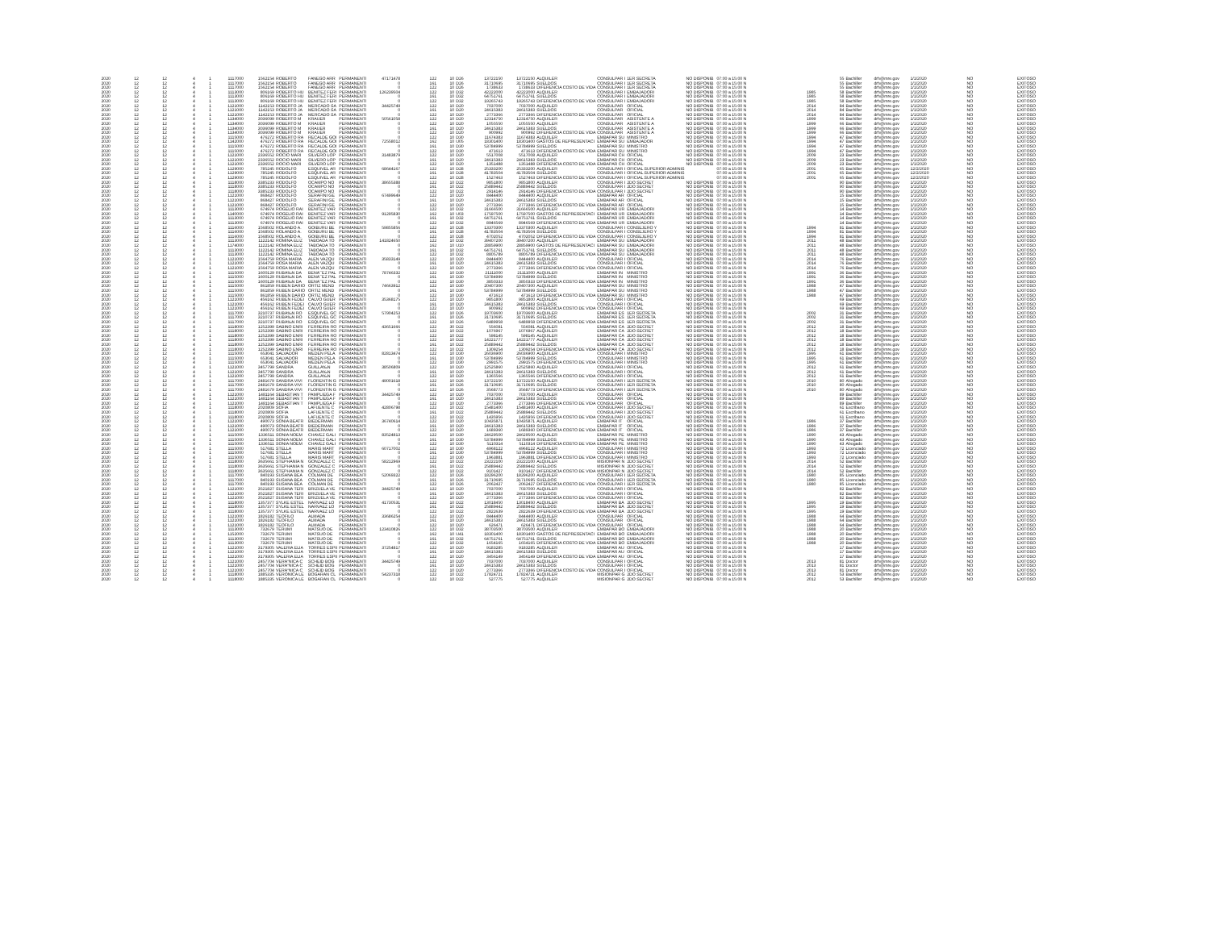| 2020 | 12 | 12 | 4 | 1 | 1117000 | 1562154 | ROBERTO | FANEGO ARR | PERMANENTI | 47171478 | 122 | 10 | D26 | 13722150 | 13722150 | ALQUILER | CONSULPAR I | 1ER SECRETA | NO DISPONIB | 07:00 a 15:00 N | | 55 | Bachiller | drh@mre.gov | 1/1/2020 | NO | EXITOSO |
| 2020 | 12 | 12 | 4 | 1 | 1117000 | 1562154 | ROBERTO | FANEGO ARR | PERMANENTI | 0 | 161 | 10 | D26 | 31710695 | 31710695 | SUELDOS | CONSULPAR I | 1ER SECRETA | NO DISPONIB | 07:00 a 15:00 N | | 55 | Bachiller | drh@mre.gov | 1/1/2020 | NO | EXITOSO |
| 2020 | 12 | 12 | 4 | 1 | 1117000 | 1562154 | ROBERTO | FANEGO ARR | PERMANENTI | 0 | 122 | 10 | D26 | 1738633 | 1738633 | DIFERENCIA COSTO DE VIDA | CONSULPAR I | 1ER SECRETA | NO DISPONIB | 07:00 a 15:00 N | | 55 | Bachiller | drh@mre.gov | 1/1/2020 | NO | EXITOSO |
| 2020 | 12 | 12 | 4 | 1 | 1113000 | 806169 | ROBERTO HU | BENITEZ FERI | PERMANENTI | 126239504 | 122 | 10 | D32 | 42222000 | 42222000 | ALQUILER | CONSULPAR I | EMBAJADORI | NO DISPONIB | 07:00 a 15:00 N | 1985 | 58 | Bachiller | drh@mre.gov | 1/1/2020 | NO | EXITOSO |
| 2020 | 12 | 12 | 4 | 1 | 1113000 | 806169 | ROBERTO HU | BENITEZ FERI | PERMANENTI | 0 | 161 | 10 | D32 | 64751761 | 64751761 | SUELDOS | CONSULPAR I | EMBAJADORI | NO DISPONIB | 07:00 a 15:00 N | 1985 | 58 | Bachiller | drh@mre.gov | 1/1/2020 | NO | EXITOSO |
| 2020 | 12 | 12 | 4 | 1 | 1113000 | 806169 | ROBERTO HU | BENITEZ FERI | PERMANENTI | 0 | 122 | 10 | D32 | 19265743 | 19265743 | DIFERENCIA COSTO DE VIDA | CONSULPAR I | EMBAJADORI | NO DISPONIB | 07:00 a 15:00 N | 1985 | 58 | Bachiller | drh@mre.gov | 1/1/2020 | NO | EXITOSO |
| 2020 | 12 | 12 | 4 | 1 | 1121000 | 1142153 | ROBERTO JA | MERCADO SA | PERMANENTI | 34425749 | 122 | 10 | D20 | 7037000 | 7037000 | ALQUILER | CONSULPAR | OFICIAL | NO DISPONIB | 07:00 a 15:00 N | 2014 | 84 | Bachiller | drh@mre.gov | 1/1/2020 | NO | EXITOSO |
| 2020 | 12 | 12 | 4 | 1 | 1121000 | 1142153 | ROBERTO JA | MERCADO SA | PERMANENTI | 0 | 161 | 10 | D20 | 24615383 | 24615383 | SUELDOS | CONSULPAR | OFICIAL | NO DISPONIB | 07:00 a 15:00 N | 2014 | 84 | Bachiller | drh@mre.gov | 1/1/2020 | NO | EXITOSO |
| 2020 | 12 | 12 | 4 | 1 | 1121000 | 1142153 | ROBERTO JA | MERCADO SA | PERMANENTI | 0 | 122 | 10 | D20 | 2773366 | 2773366 | DIFERENCIA COSTO DE VIDA | CONSULPAR | OFICIAL | NO DISPONIB | 07:00 a 15:00 N | 2014 | 84 | Bachiller | drh@mre.gov | 1/1/2020 | NO | EXITOSO |
| 2020 | 12 | 12 | 4 | 1 | 1134000 | 3036099 | ROBERTO M | KRAUER | PERMANENTI | 50561058 | 122 | 10 | D20 | 12314750 | 12314750 | ALQUILER | CONSULPAR | ASISTENTE A | NO DISPONIB | 07:00 a 15:00 N | 1999 | 66 | Bachiller | drh@mre.gov | 1/1/2020 | NO | EXITOSO |
| 2020 | 12 | 12 | 4 | 1 | 1134000 | 3036099 | ROBERTO M | KRAUER | PERMANENTI | 0 | 122 | 10 | D20 | 1055550 | 1055550 | ALQUILER | CONSULPAR | ASISTENTE A | NO DISPONIB | 07:00 a 15:00 N | 1999 | 66 | Bachiller | drh@mre.gov | 1/1/2020 | NO | EXITOSO |
| 2020 | 12 | 12 | 4 | 1 | 1134000 | 3036099 | ROBERTO M | KRAUER | PERMANENTI | 0 | 161 | 10 | D20 | 24615383 | 24615383 | SUELDOS | CONSULPAR | ASISTENTE A | NO DISPONIB | 07:00 a 15:00 N | 1999 | 66 | Bachiller | drh@mre.gov | 1/1/2020 | NO | EXITOSO |
| 2020 | 12 | 12 | 4 | 1 | 1134000 | 3036099 | ROBERTO M | KRAUER | PERMANENTI | 0 | 122 | 10 | D20 | 900992 | 900992 | DIFERENCIA COSTO DE VIDA | CONSULPAR | ASISTENTE A | NO DISPONIB | 07:00 a 15:00 N | 1999 | 66 | Bachiller | drh@mre.gov | 1/1/2020 | NO | EXITOSO |
| 2020 | 12 | 12 | 4 | 1 | 1115000 | 476272 | ROBERTO RA | RECALDE GOI | PERMANENTI | 0 | 122 | 10 | D30 | 11674383 | 11674383 | ALQUILER | EMBAPAR SU | MINISTRO | NO DISPONIB | 07:00 a 15:00 N | 1994 | 47 | Bachiller | drh@mre.gov | 1/1/2020 | NO | EXITOSO |
| 2020 | 12 | 12 | 4 | 1 | 1142000 | 476272 | ROBERTO RA | RECALDE GOI | PERMANENTI | 72558012 | 162 | 10 | U05 | 18301400 | 18301400 | GASTOS DE REPRESENTACI | EMBAPAR SU | EMBAJADOR | NO DISPONIB | 07:00 a 15:00 N | 1994 | 47 | Bachiller | drh@mre.gov | 1/1/2020 | NO | EXITOSO |
| 2020 | 12 | 12 | 4 | 1 | 1115000 | 476272 | ROBERTO RA | RECALDE GOI | PERMANENTI | 0 | 161 | 10 | D30 | 53784999 | 53784999 | SUELDOS | EMBAPAR SU | MINISTRO | NO DISPONIB | 07:00 a 15:00 N | 1994 | 47 | Bachiller | drh@mre.gov | 1/1/2020 | NO | EXITOSO |
| 2020 | 12 | 12 | 4 | 1 | 1115000 | 476272 | ROBERTO RA | RECALDE GOI | PERMANENTI | 0 | 122 | 10 | D30 | 471613 | 471613 | DIFERENCIA COSTO DE VIDA | EMBAPAR SU | MINISTRO | NO DISPONIB | 07:00 a 15:00 N | 1994 | 47 | Bachiller | drh@mre.gov | 1/1/2020 | NO | EXITOSO |
| 2020 | 12 | 12 | 4 | 1 | 1121000 | 2336552 | ROCIO MARI | SILVERO LOP | PERMANENTI | 31483879 | 122 | 10 | D20 | 5517008 | 5517008 | ALQUILER | EMBAPAR CH | OFICIAL | NO DISPONIB | 07:00 a 15:00 N | 2009 | 23 | Bachiller | drh@mre.gov | 1/1/2020 | NO | EXITOSO |
| 2020 | 12 | 12 | 4 | 1 | 1121000 | 2336552 | ROCIO MARI | SILVERO LOP | PERMANENTI | 0 | 161 | 10 | D20 | 24615383 | 24615383 | SUELDOS | EMBAPAR CH | OFICIAL | NO DISPONIB | 07:00 a 15:00 N | 2009 | 23 | Bachiller | drh@mre.gov | 1/1/2020 | NO | EXITOSO |
| 2020 | 12 | 12 | 4 | 1 | 1121000 | 2336552 | ROCIO MARI | SILVERO LOP | PERMANENTI | 0 | 122 | 10 | D20 | 1351488 | 1351488 | DIFERENCIA COSTO DE VIDA | EMBAPAR CH | OFICIAL | NO DISPONIB | 07:00 a 15:00 N | 2009 | 23 | Bachiller | drh@mre.gov | 1/1/2020 | NO | EXITOSO |
| 2020 | 12 | 12 | 4 | 1 | 1129000 | 785245 | RODOLFO | ESQUIVEL AR | PERMANENTI | 68644167 | 122 | 10 | D28 | 25333200 | 25333200 | ALQUILER | CONSULPAR I | OFICIAL SUPERIOR ADMINIS | | 07:00 a 15:00 N | 2001 | 65 | Bachiller | drh@mre.gov | 12/2/2020 | NO | EXITOSO |
| 2020 | 12 | 12 | 4 | 1 | 1129000 | 785245 | RODOLFO | ESQUIVEL AR | PERMANENTI | 0 | 161 | 10 | D28 | 41783504 | 41783504 | SUELDOS | CONSULPAR I | OFICIAL SUPERIOR ADMINIS | | 07:00 a 15:00 N | 2001 | 65 | Bachiller | drh@mre.gov | 12/2/2020 | NO | EXITOSO |
| 2020 | 12 | 12 | 4 | 1 | 1129000 | 785245 | RODOLFO | ESQUIVEL AR | PERMANENTI | 0 | 122 | 10 | D28 | 1527463 | 1527463 | DIFERENCIA COSTO DE VIDA | CONSULPAR I | OFICIAL SUPERIOR ADMINIS | | 07:00 a 15:00 N | 2001 | 65 | Bachiller | drh@mre.gov | 12/2/2020 | NO | EXITOSO |
| 2020 | 12 | 12 | 4 | 1 | 1118000 | 3385233 | RODOLFO | OCAMPO NO | PERMANENTI | 38655388 | 122 | 10 | D22 | 9851800 | 9851800 | ALQUILER | CONSULPAR I | 2DO SECRET | NO DISPONIB | 07:00 a 15:00 N | | 90 | Bachiller | drh@mre.gov | 1/1/2020 | NO | EXITOSO |
| 2020 | 12 | 12 | 4 | 1 | 1118000 | 3385233 | RODOLFO | OCAMPO NO | PERMANENTI | 0 | 161 | 10 | D22 | 25889442 | 25889442 | SUELDOS | CONSULPAR I | 2DO SECRET | NO DISPONIB | 07:00 a 15:00 N | | 90 | Bachiller | drh@mre.gov | 1/1/2020 | NO | EXITOSO |
| 2020 | 12 | 12 | 4 | 1 | 1118000 | 3385233 | RODOLFO | OCAMPO NO | PERMANENTI | 0 | 122 | 10 | D22 | 2914146 | 2914146 | DIFERENCIA COSTO DE VIDA | CONSULPAR I | 2DO SECRET | NO DISPONIB | 07:00 a 15:00 N | | 90 | Bachiller | drh@mre.gov | 1/1/2020 | NO | EXITOSO |
| 2020 | 12 | 12 | 4 | 1 | 1121000 | 868427 | RODOLFO | SERAFINI GE | PERMANENTI | 67499649 | 122 | 10 | D20 | 8444400 | 8444400 | ALQUILER | EMBAPAR AR | OFICIAL | NO DISPONIB | 07:00 a 15:00 N | | 15 | Bachiller | drh@mre.gov | 1/1/2020 | NO | EXITOSO |
| 2020 | 12 | 12 | 4 | 1 | 1121000 | 868427 | RODOLFO | SERAFINI GE | PERMANENTI | 0 | 161 | 10 | D20 | 24615383 | 24615383 | SUELDOS | EMBAPAR AR | OFICIAL | NO DISPONIB | 07:00 a 15:00 N | | 15 | Bachiller | drh@mre.gov | 1/1/2020 | NO | EXITOSO |
| 2020 | 12 | 12 | 4 | 1 | 1121000 | 868427 | RODOLFO | SERAFINI GE | PERMANENTI | 0 | 122 | 10 | D20 | 2773366 | 2773366 | DIFERENCIA COSTO DE VIDA | EMBAPAR AR | OFICIAL | NO DISPONIB | 07:00 a 15:00 N | | 15 | Bachiller | drh@mre.gov | 1/1/2020 | NO | EXITOSO |
| 2020 | 12 | 12 | 4 | 1 | 1113000 | 674974 | ROGELIO RAI | BENITEZ VAR | PERMANENTI | 0 | 122 | 10 | D32 | 31666500 | 31666500 | ALQUILER | EMBAPAR UR | EMBAJADORI | NO DISPONIB | 07:00 a 15:00 N | | 14 | Bachiller | drh@mre.gov | 1/1/2020 | NO | EXITOSO |
| 2020 | 12 | 12 | 4 | 1 | 1140000 | 674974 | ROGELIO RAI | BENITEZ VAR | PERMANENTI | 91295830 | 162 | 10 | U03 | 17597500 | 17597500 | GASTOS DE REPRESENTACI | EMBAPAR UR | EMBAJADORI | NO DISPONIB | 07:00 a 15:00 N | | 14 | Bachiller | drh@mre.gov | 1/1/2020 | NO | EXITOSO |
| 2020 | 12 | 12 | 4 | 1 | 1113000 | 674974 | ROGELIO RAI | BENITEZ VAR | PERMANENTI | 0 | 161 | 10 | D32 | 64751761 | 64751761 | SUELDOS | EMBAPAR UR | EMBAJADORI | NO DISPONIB | 07:00 a 15:00 N | | 14 | Bachiller | drh@mre.gov | 1/1/2020 | NO | EXITOSO |
| 2020 | 12 | 12 | 4 | 1 | 1113000 | 674974 | ROGELIO RAI | BENITEZ VAR | PERMANENTI | 0 | 122 | 10 | D32 | 8946569 | 8946569 | DIFERENCIA COSTO DE VIDA | EMBAPAR UR | EMBAJADORI | NO DISPONIB | 07:00 a 15:00 N | | 14 | Bachiller | drh@mre.gov | 1/1/2020 | NO | EXITOSO |
| 2020 | 12 | 12 | 4 | 1 | 1116000 | 1568502 | ROLANDO A. | GOIBURU BE | PERMANENTI | 59855856 | 122 | 10 | D28 | 13370300 | 13370300 | ALQUILER | CONSULPAR I | CONSEJERO Y | NO DISPONIB | 07:00 a 15:00 N | 1994 | 81 | Bachiller | drh@mre.gov | 1/1/2020 | NO | EXITOSO |
| 2020 | 12 | 12 | 4 | 1 | 1116000 | 1568502 | ROLANDO A. | GOIBURU BE | PERMANENTI | 0 | 161 | 10 | D28 | 41783504 | 41783504 | SUELDOS | CONSULPAR I | CONSEJERO Y | NO DISPONIB | 07:00 a 15:00 N | 1994 | 81 | Bachiller | drh@mre.gov | 1/1/2020 | NO | EXITOSO |
| 2020 | 12 | 12 | 4 | 1 | 1116000 | 1568502 | ROLANDO A. | GOIBURU BE | PERMANENTI | 0 | 122 | 10 | D28 | 4702052 | 4702052 | DIFERENCIA COSTO DE VIDA | CONSULPAR I | CONSEJERO Y | NO DISPONIB | 07:00 a 15:00 N | 1994 | 81 | Bachiller | drh@mre.gov | 1/1/2020 | NO | EXITOSO |
| 2020 | 12 | 12 | 4 | 1 | 1113000 | 1122142 | ROMINA ELIZ | TABOADA TO | PERMANENTI | 141824650 | 122 | 10 | D32 | 39407200 | 39407200 | ALQUILER | EMBAPAR SU | EMBAJADORI | NO DISPONIB | 07:00 a 15:00 N | 2011 | 48 | Bachiller | drh@mre.gov | 1/1/2020 | NO | EXITOSO |
| 2020 | 12 | 12 | 4 | 1 | 1174000 | 1122142 | ROMINA ELIZ | TABOADA TO | PERMANENTI | 0 | 162 | 10 | U10 | 28859900 | 28859900 | GASTOS DE REPRESENTACI | EMBAPAR SU | EMBAJADORI | NO DISPONIB | 07:00 a 15:00 N | 2011 | 48 | Bachiller | drh@mre.gov | 1/1/2020 | NO | EXITOSO |
| 2020 | 12 | 12 | 4 | 1 | 1113000 | 1122142 | ROMINA ELIZ | TABOADA TO | PERMANENTI | 0 | 161 | 10 | D32 | 64751761 | 64751761 | SUELDOS | EMBAPAR SU | EMBAJADORI | NO DISPONIB | 07:00 a 15:00 N | 2011 | 48 | Bachiller | drh@mre.gov | 1/1/2020 | NO | EXITOSO |
| 2020 | 12 | 12 | 4 | 1 | 1113000 | 1122142 | ROMINA ELIZ | TABOADA TO | PERMANENTI | 0 | 122 | 10 | D32 | 8805789 | 8805789 | DIFERENCIA COSTO DE VIDA | EMBAPAR SU | EMBAJADORI | NO DISPONIB | 07:00 a 15:00 N | 2011 | 48 | Bachiller | drh@mre.gov | 1/1/2020 | NO | EXITOSO |
| 2020 | 12 | 12 | 4 | 1 | 1121000 | 1564759 | ROSA MARIA | ALEN VAZQU | PERMANENTI | 35833149 | 122 | 10 | D20 | 8444400 | 8444400 | ALQUILER | CONSULPAR I | OFICIAL | NO DISPONIB | 07:00 a 15:00 N | 2014 | 76 | Bachiller | drh@mre.gov | 1/1/2020 | NO | EXITOSO |
| 2020 | 12 | 12 | 4 | 1 | 1121000 | 1564759 | ROSA MARIA | ALEN VAZQU | PERMANENTI | 0 | 161 | 10 | D20 | 24615383 | 24615383 | SUELDOS | CONSULPAR I | OFICIAL | NO DISPONIB | 07:00 a 15:00 N | 2014 | 76 | Bachiller | drh@mre.gov | 1/1/2020 | NO | EXITOSO |
| 2020 | 12 | 12 | 4 | 1 | 1121000 | 1564759 | ROSA MARIA | ALEN VAZQU | PERMANENTI | 0 | 122 | 10 | D20 | 2773366 | 2773366 | DIFERENCIA COSTO DE VIDA | CONSULPAR I | OFICIAL | NO DISPONIB | 07:00 a 15:00 N | 2014 | 76 | Bachiller | drh@mre.gov | 1/1/2020 | NO | EXITOSO |
| 2020 | 12 | 12 | 4 | 1 | 1115000 | 1600129 | RUBÃ‰N DA | BENÃ¯EZ PAL | PERMANENTI | 78746332 | 122 | 10 | D30 | 21111000 | 21111000 | ALQUILER | EMBAPAR IN | MINISTRO | NO DISPONIB | 07:00 a 15:00 N | 1991 | 36 | Bachiller | drh@mre.gov | 1/1/2020 | NO | EXITOSO |
| 2020 | 12 | 12 | 4 | 1 | 1115000 | 1600129 | RUBÃ‰N DA | BENÃ¯EZ PAL | PERMANENTI | 0 | 161 | 10 | D30 | 53784999 | 53784999 | SUELDOS | EMBAPAR IN | MINISTRO | NO DISPONIB | 07:00 a 15:00 N | 1991 | 36 | Bachiller | drh@mre.gov | 1/1/2020 | NO | EXITOSO |
| 2020 | 12 | 12 | 4 | 1 | 1115000 | 1600129 | RUBÃ‰N DA | BENÃ¯EZ PAL | PERMANENTI | 0 | 122 | 10 | D30 | 3850333 | 3850333 | DIFERENCIA COSTO DE VIDA | EMBAPAR IN | MINISTRO | NO DISPONIB | 07:00 a 15:00 N | 1991 | 36 | Bachiller | drh@mre.gov | 1/1/2020 | NO | EXITOSO |
| 2020 | 12 | 12 | 4 | 1 | 1115000 | 861859 | RUBEN DARIO | ORTIZ MEND | PERMANENTI | 74663912 | 122 | 10 | D30 | 20407300 | 20407300 | ALQUILER | EMBAPAR SU | MINISTRO | NO DISPONIB | 07:00 a 15:00 N | 1988 | 47 | Bachiller | drh@mre.gov | 1/1/2020 | NO | EXITOSO |
| 2020 | 12 | 12 | 4 | 1 | 1115000 | 861859 | RUBEN DARIO | ORTIZ MEND | PERMANENTI | 0 | 161 | 10 | D30 | 53784999 | 53784999 | SUELDOS | EMBAPAR SU | MINISTRO | NO DISPONIB | 07:00 a 15:00 N | 1988 | 47 | Bachiller | drh@mre.gov | 1/1/2020 | NO | EXITOSO |
| 2020 | 12 | 12 | 4 | 1 | 1115000 | 861859 | RUBEN DARIO | ORTIZ MEND | PERMANENTI | 0 | 122 | 10 | D30 | 471613 | 471613 | DIFERENCIA COSTO DE VIDA | EMBAPAR SU | MINISTRO | NO DISPONIB | 07:00 a 15:00 N | 1988 | 47 | Bachiller | drh@mre.gov | 1/1/2020 | NO | EXITOSO |
| 2020 | 12 | 12 | 4 | 1 | 1121000 | 456162 | RUBEN FEDEI | CALVO GUER | PERMANENTI | 35368175 | 122 | 10 | D20 | 9851800 | 9851800 | ALQUILER | CONSULPAR I | OFICIAL | NO DISPONIB | 07:00 a 15:00 N | | 69 | Bachiller | drh@mre.gov | 1/1/2020 | NO | EXITOSO |
| 2020 | 12 | 12 | 4 | 1 | 1121000 | 456162 | RUBEN FEDEI | CALVO GUER | PERMANENTI | 0 | 161 | 10 | D20 | 24615383 | 24615383 | SUELDOS | CONSULPAR I | OFICIAL | NO DISPONIB | 07:00 a 15:00 N | | 69 | Bachiller | drh@mre.gov | 1/1/2020 | NO | EXITOSO |
| 2020 | 12 | 12 | 4 | 1 | 1121000 | 456162 | RUBEN FEDEI | CALVO GUER | PERMANENTI | 0 | 122 | 10 | D20 | 900992 | 900992 | DIFERENCIA COSTO DE VIDA | CONSULPAR I | OFICIAL | NO DISPONIB | 07:00 a 15:00 N | | 69 | Bachiller | drh@mre.gov | 1/1/2020 | NO | EXITOSO |
| 2020 | 12 | 12 | 4 | 1 | 1117000 | 3210737 | RUBÃ‰N RO | ESQUIVEL GC | PERMANENTI | 57904253 | 122 | 10 | D26 | 19703600 | 19703600 | ALQUILER | EMBAPAR ES | 1ER SECRETA | NO DISPONIB | 07:00 a 15:00 N | 2002 | 31 | Bachiller | drh@mre.gov | 1/1/2020 | NO | EXITOSO |
| 2020 | 12 | 12 | 4 | 1 | 1117000 | 3210737 | RUBÃ‰N RO | ESQUIVEL GC | PERMANENTI | 0 | 161 | 10 | D26 | 31710695 | 31710695 | SUELDOS | EMBAPAR ES | 1ER SECRETA | NO DISPONIB | 07:00 a 15:00 N | 2002 | 31 | Bachiller | drh@mre.gov | 1/1/2020 | NO | EXITOSO |
| 2020 | 12 | 12 | 4 | 1 | 1117000 | 3210737 | RUBÃ‰N RO | ESQUIVEL GC | PERMANENTI | 0 | 122 | 10 | D26 | 6489958 | 6489958 | DIFERENCIA COSTO DE VIDA | EMBAPAR ES | 1ER SECRETA | NO DISPONIB | 07:00 a 15:00 N | 2002 | 31 | Bachiller | drh@mre.gov | 1/1/2020 | NO | EXITOSO |
| 2020 | 12 | 12 | 4 | 1 | 1118000 | 1252399 | SABINO ENRI | FERREIRA RO | PERMANENTI | 43651666 | 122 | 30 | D22 | 556081 | 556081 | ALQUILER | EMBAPAR CA | 2DO SECRET | NO DISPONIB | 07:00 a 15:00 N | 2012 | 18 | Bachiller | drh@mre.gov | 1/1/2020 | NO | EXITOSO |
| 2020 | 12 | 12 | 4 | 1 | 1118000 | 1252399 | SABINO ENRI | FERREIRA RO | PERMANENTI | 0 | 122 | 10 | D22 | 1076967 | 1076967 | ALQUILER | EMBAPAR CA | 2DO SECRET | NO DISPONIB | 07:00 a 15:00 N | 2012 | 18 | Bachiller | drh@mre.gov | 1/1/2020 | NO | EXITOSO |
| 2020 | 12 | 12 | 4 | 1 | 1118000 | 1252399 | SABINO ENRI | FERREIRA RO | PERMANENTI | 0 | 122 | 10 | D22 | 598145 | 598145 | ALQUILER | EMBAPAR CA | 2DO SECRET | NO DISPONIB | 07:00 a 15:00 N | 2012 | 18 | Bachiller | drh@mre.gov | 1/1/2020 | NO | EXITOSO |
| 2020 | 12 | 12 | 4 | 1 | 1118000 | 1252399 | SABINO ENRI | FERREIRA RO | PERMANENTI | 0 | 122 | 10 | D22 | 14221777 | 14221777 | ALQUILER | EMBAPAR CA | 2DO SECRET | NO DISPONIB | 07:00 a 15:00 N | 2012 | 18 | Bachiller | drh@mre.gov | 1/1/2020 | NO | EXITOSO |
| 2020 | 12 | 12 | 4 | 1 | 1118000 | 1252399 | SABINO ENRI | FERREIRA RO | PERMANENTI | 0 | 161 | 10 | D22 | 25889442 | 25889442 | SUELDOS | EMBAPAR CA | 2DO SECRET | NO DISPONIB | 07:00 a 15:00 N | 2012 | 18 | Bachiller | drh@mre.gov | 1/1/2020 | NO | EXITOSO |
| 2020 | 12 | 12 | 4 | 1 | 1118000 | 1252399 | SABINO ENRI | FERREIRA RO | PERMANENTI | 0 | 122 | 10 | D22 | 1309254 | 1309254 | DIFERENCIA COSTO DE VIDA | EMBAPAR CA | 2DO SECRET | NO DISPONIB | 07:00 a 15:00 N | 2012 | 18 | Bachiller | drh@mre.gov | 1/1/2020 | NO | EXITOSO |
| 2020 | 12 | 12 | 4 | 1 | 1115000 | 653041 | SALVADOR | MEDEN PELA | PERMANENTI | 82813474 | 122 | 10 | D30 | 26036900 | 26036900 | ALQUILER | CONSULPAR I | MINISTRO | NO DISPONIB | 07:00 a 15:00 N | 1995 | 61 | Bachiller | drh@mre.gov | 1/1/2020 | NO | EXITOSO |
| 2020 | 12 | 12 | 4 | 1 | 1115000 | 653041 | SALVADOR | MEDEN PELA | PERMANENTI | 0 | 161 | 10 | D30 | 53784999 | 53784999 | SUELDOS | CONSULPAR I | MINISTRO | NO DISPONIB | 07:00 a 15:00 N | 1995 | 61 | Bachiller | drh@mre.gov | 1/1/2020 | NO | EXITOSO |
| 2020 | 12 | 12 | 4 | 1 | 1115000 | 653041 | SALVADOR | MEDEN PELA | PERMANENTI | 0 | 122 | 10 | D30 | 2991575 | 2991575 | DIFERENCIA COSTO DE VIDA | CONSULPAR I | MINISTRO | NO DISPONIB | 07:00 a 15:00 N | 1995 | 61 | Bachiller | drh@mre.gov | 1/1/2020 | NO | EXITOSO |
| 2020 | 12 | 12 | 4 | 1 | 1121000 | 3457799 | SANDRA | GUILLÃ‰N | PERMANENTI | 38506809 | 122 | 10 | D20 | 12525860 | 12525860 | ALQUILER | CONSULPAR I | OFICIAL | NO DISPONIB | 07:00 a 15:00 N | 2012 | 61 | Bachiller | drh@mre.gov | 1/1/2020 | NO | EXITOSO |
| 2020 | 12 | 12 | 4 | 1 | 1121000 | 3457799 | SANDRA | GUILLÃ‰N | PERMANENTI | 0 | 161 | 10 | D20 | 24615383 | 24615383 | SUELDOS | CONSULPAR I | OFICIAL | NO DISPONIB | 07:00 a 15:00 N | 2012 | 61 | Bachiller | drh@mre.gov | 1/1/2020 | NO | EXITOSO |
| 2020 | 12 | 12 | 4 | 1 | 1121000 | 3457799 | SANDRA | GUILLÃ‰N | PERMANENTI | 0 | 122 | 10 | D20 | 1365566 | 1365566 | DIFERENCIA COSTO DE VIDA | CONSULPAR I | OFICIAL | NO DISPONIB | 07:00 a 15:00 N | 2012 | 61 | Bachiller | drh@mre.gov | 1/1/2020 | NO | EXITOSO |
| 2020 | 12 | 12 | 4 | 1 | 1117000 | 2481679 | SANDRA VIVI | FLORENTIN G | PERMANENTI | 49001618 | 122 | 10 | D26 | 13722150 | 13722150 | ALQUILER | CONSULPAR I | 1ER SECRETA | NO DISPONIB | 07:00 a 15:00 N | 2010 | 80 | Abogado | drh@mre.gov | 1/1/2020 | NO | EXITOSO |
| 2020 | 12 | 12 | 4 | 1 | 1117000 | 2481679 | SANDRA VIVI | FLORENTIN G | PERMANENTI | 0 | 161 | 10 | D26 | 31710695 | 31710695 | SUELDOS | CONSULPAR I | 1ER SECRETA | NO DISPONIB | 07:00 a 15:00 N | 2010 | 80 | Abogado | drh@mre.gov | 1/1/2020 | NO | EXITOSO |
| 2020 | 12 | 12 | 4 | 1 | 1117000 | 2481679 | SANDRA VIVI | FLORENTIN G | PERMANENTI | 0 | 122 | 10 | D26 | 3568773 | 3568773 | DIFERENCIA COSTO DE VIDA | CONSULPAR I | 1ER SECRETA | NO DISPONIB | 07:00 a 15:00 N | 2010 | 80 | Abogado | drh@mre.gov | 1/1/2020 | NO | EXITOSO |
| 2020 | 12 | 12 | 4 | 1 | 1121000 | 1481164 | SEBASTIAN T | PAMPLIEGA F | PERMANENTI | 34425749 | 122 | 10 | D20 | 7037000 | 7037000 | ALQUILER | CONSULPAR | OFICIAL | NO DISPONIB | 07:00 a 15:00 N | | 89 | Bachiller | drh@mre.gov | 1/1/2020 | NO | EXITOSO |
| 2020 | 12 | 12 | 4 | 1 | 1121000 | 1481164 | SEBASTIAN T | PAMPLIEGA F | PERMANENTI | 0 | 161 | 10 | D20 | 24615383 | 24615383 | SUELDOS | CONSULPAR | OFICIAL | NO DISPONIB | 07:00 a 15:00 N | | 89 | Bachiller | drh@mre.gov | 1/1/2020 | NO | EXITOSO |
| 2020 | 12 | 12 | 4 | 1 | 1121000 | 1481164 | SEBASTIAN T | PAMPLIEGA F | PERMANENTI | 0 | 122 | 10 | D20 | 2773366 | 2773366 | DIFERENCIA COSTO DE VIDA | CONSULPAR | OFICIAL | NO DISPONIB | 07:00 a 15:00 N | | 89 | Bachiller | drh@mre.gov | 1/1/2020 | NO | EXITOSO |
| 2020 | 12 | 12 | 4 | 1 | 1118000 | 2020809 | SOFIA | LAFUENTE C | PERMANENTI | 42806798 | 122 | 10 | D22 | 15481400 | 15481400 | ALQUILER | CONSULPAR I | 2DO SECRET | NO DISPONIB | 07:00 a 15:00 N | | 61 | Escribano | drh@mre.gov | 1/1/2020 | NO | EXITOSO |
| 2020 | 12 | 12 | 4 | 1 | 1118000 | 2020809 | SOFIA | LAFUENTE C | PERMANENTI | 0 | 161 | 10 | D22 | 25889442 | 25889442 | SUELDOS | CONSULPAR I | 2DO SECRET | NO DISPONIB | 07:00 a 15:00 N | | 61 | Escribano | drh@mre.gov | 1/1/2020 | NO | EXITOSO |
| 2020 | 12 | 12 | 4 | 1 | 1118000 | 2020809 | SOFIA | LAFUENTE C | PERMANENTI | 0 | 122 | 10 | D22 | 1435956 | 1435956 | DIFERENCIA COSTO DE VIDA | CONSULPAR I | 2DO SECRET | NO DISPONIB | 07:00 a 15:00 N | | 61 | Escribano | drh@mre.gov | 1/1/2020 | NO | EXITOSO |
| 2020 | 12 | 12 | 4 | 1 | 1121000 | 490073 | SONIA BEATR | BIEDERMAN | PERMANENTI | 36740614 | 122 | 10 | D20 | 10435871 | 10435871 | ALQUILER | EMBAPAR IT | OFICIAL | NO DISPONIB | 07:00 a 15:00 N | 1986 | 37 | Bachiller | drh@mre.gov | 1/1/2020 | NO | EXITOSO |
| 2020 | 12 | 12 | 4 | 1 | 1121000 | 490073 | SONIA BEATR | BIEDERMAN | PERMANENTI | 0 | 161 | 10 | D20 | 24615383 | 24615383 | SUELDOS | EMBAPAR IT | OFICIAL | NO DISPONIB | 07:00 a 15:00 N | 1986 | 37 | Bachiller | drh@mre.gov | 1/1/2020 | NO | EXITOSO |
| 2020 | 12 | 12 | 4 | 1 | 1121000 | 490073 | SONIA BEATR | BIEDERMAN | PERMANENTI | 0 | 122 | 10 | D20 | 1689360 | 1689360 | DIFERENCIA COSTO DE VIDA | EMBAPAR IT | OFICIAL | NO DISPONIB | 07:00 a 15:00 N | 1986 | 37 | Bachiller | drh@mre.gov | 1/1/2020 | NO | EXITOSO |
| 2020 | 12 | 12 | 4 | 1 | 1115000 | 1336511 | SONIA NOEM | CHAVEZ GALI | PERMANENTI | 83524813 | 122 | 10 | D30 | 24629500 | 24629500 | ALQUILER | EMBAPAR PE | MINISTRO | NO DISPONIB | 07:00 a 15:00 N | 1990 | 43 | Abogado | drh@mre.gov | 1/1/2020 | NO | EXITOSO |
| 2020 | 12 | 12 | 4 | 1 | 1115000 | 1336511 | SONIA NOEM | CHAVEZ GALI | PERMANENTI | 0 | 161 | 10 | D30 | 53784999 | 53784999 | SUELDOS | EMBAPAR PE | MINISTRO | NO DISPONIB | 07:00 a 15:00 N | 1990 | 43 | Abogado | drh@mre.gov | 1/1/2020 | NO | EXITOSO |
| 2020 | 12 | 12 | 4 | 1 | 1115000 | 1336511 | SONIA NOEM | CHAVEZ GALI | PERMANENTI | 0 | 122 | 10 | D30 | 5110314 | 5110314 | DIFERENCIA COSTO DE VIDA | EMBAPAR PE | MINISTRO | NO DISPONIB | 07:00 a 15:00 N | 1990 | 43 | Abogado | drh@mre.gov | 1/1/2020 | NO | EXITOSO |
| 2020 | 12 | 12 | 4 | 1 | 1115000 | 517681 | STELLA | MARIS MART | PERMANENTI | 60717002 | 122 | 10 | D30 | 4968122 | 4968122 | ALQUILER | CONSULPAR I | MINISTRO | NO DISPONIB | 07:00 a 15:00 N | 1993 | 72 | Licenciado | drh@mre.gov | 1/1/2020 | NO | EXITOSO |
| 2020 | 12 | 12 | 4 | 1 | 1115000 | 517681 | STELLA | MARIS MART | PERMANENTI | 0 | 161 | 10 | D30 | 53784999 | 53784999 | SUELDOS | CONSULPAR I | MINISTRO | NO DISPONIB | 07:00 a 15:00 N | 1993 | 72 | Licenciado | drh@mre.gov | 1/1/2020 | NO | EXITOSO |
| 2020 | 12 | 12 | 4 | 1 | 1115000 | 517681 | STELLA | MARIS MART | PERMANENTI | 0 | 122 | 10 | D30 | 1963881 | 1963881 | DIFERENCIA COSTO DE VIDA | CONSULPAR I | MINISTRO | NO DISPONIB | 07:00 a 15:00 N | 1993 | 72 | Licenciado | drh@mre.gov | 1/1/2020 | NO | EXITOSO |
| 2020 | 12 | 12 | 4 | 1 | 1118000 | 3635661 | STEPHANIA N | GONZALEZ C | PERMANENTI | 58212969 | 122 | 10 | D22 | 23222100 | 23222100 | ALQUILER | MISIONPAR N | 2DO SECRET | NO DISPONIB | 07:00 a 15:00 N | 2014 | 52 | Bachiller | drh@mre.gov | 1/1/2020 | NO | EXITOSO |
| 2020 | 12 | 12 | 4 | 1 | 1118000 | 3635661 | STEPHANIA N | GONZALEZ C | PERMANENTI | 0 | 161 | 10 | D22 | 25889442 | 25889442 | SUELDOS | MISIONPAR N | 2DO SECRET | NO DISPONIB | 07:00 a 15:00 N | 2014 | 52 | Bachiller | drh@mre.gov | 1/1/2020 | NO | EXITOSO |
| 2020 | 12 | 12 | 4 | 1 | 1118000 | 3635661 | STEPHANIA N | GONZALEZ C | PERMANENTI | 0 | 122 | 10 | D22 | 9101427 | 9101427 | DIFERENCIA COSTO DE VIDA | MISIONPAR N | 2DO SECRET | NO DISPONIB | 07:00 a 15:00 N | 2014 | 52 | Bachiller | drh@mre.gov | 1/1/2020 | NO | EXITOSO |
| 2020 | 12 | 12 | 4 | 1 | 1117000 | 840193 | SUSANA BEA | COLMAN DE | PERMANENTI | 52069322 | 122 | 10 | D26 | 18296200 | 18296200 | ALQUILER | CONSULPAR I | 1ER SECRETA | NO DISPONIB | 07:00 a 15:00 N | 1980 | 85 | Licenciado | drh@mre.gov | 1/1/2020 | NO | EXITOSO |
| 2020 | 12 | 12 | 4 | 1 | 1117000 | 840193 | SUSANA BEA | COLMAN DE | PERMANENTI | 0 | 161 | 10 | D26 | 31710695 | 31710695 | SUELDOS | CONSULPAR I | 1ER SECRETA | NO DISPONIB | 07:00 a 15:00 N | 1980 | 85 | Licenciado | drh@mre.gov | 1/1/2020 | NO | EXITOSO |
| 2020 | 12 | 12 | 4 | 1 | 1117000 | 840193 | SUSANA BEA | COLMAN DE | PERMANENTI | 0 | 122 | 10 | D26 | 2062427 | 2062427 | DIFERENCIA COSTO DE VIDA | CONSULPAR I | 1ER SECRETA | NO DISPONIB | 07:00 a 15:00 N | 1980 | 85 | Licenciado | drh@mre.gov | 1/1/2020 | NO | EXITOSO |
| 2020 | 12 | 12 | 4 | 1 | 1121000 | 3521827 | SUSANA TERI | BRIZUELA VE | PERMANENTI | 34425749 | 122 | 10 | D20 | 7037000 | 7037000 | ALQUILER | CONSULPAR I | OFICIAL | NO DISPONIB | 07:00 a 15:00 N | | 82 | Bachiller | drh@mre.gov | 1/1/2020 | NO | EXITOSO |
| 2020 | 12 | 12 | 4 | 1 | 1121000 | 3521827 | SUSANA TERI | BRIZUELA VE | PERMANENTI | 0 | 161 | 10 | D20 | 24615383 | 24615383 | SUELDOS | CONSULPAR I | OFICIAL | NO DISPONIB | 07:00 a 15:00 N | | 82 | Bachiller | drh@mre.gov | 1/1/2020 | NO | EXITOSO |
| 2020 | 12 | 12 | 4 | 1 | 1121000 | 3521827 | SUSANA TERI | BRIZUELA VE | PERMANENTI | 0 | 122 | 10 | D20 | 2773366 | 2773366 | DIFERENCIA COSTO DE VIDA | CONSULPAR I | OFICIAL | NO DISPONIB | 07:00 a 15:00 N | | 82 | Bachiller | drh@mre.gov | 1/1/2020 | NO | EXITOSO |
| 2020 | 12 | 12 | 4 | 1 | 1118000 | 1357377 | SYLKE ESTEL | NARVAEZ LO | PERMANENTI | 41730531 | 122 | 10 | D22 | 13018450 | 13018450 | ALQUILER | EMBAPAR BÃ | 2DO SECRET | NO DISPONIB | 07:00 a 15:00 N | 1995 | 19 | Bachiller | drh@mre.gov | 1/1/2020 | NO | EXITOSO |
| 2020 | 12 | 12 | 4 | 1 | 1118000 | 1357377 | SYLKE ESTEL | NARVAEZ LO | PERMANENTI | 0 | 161 | 10 | D22 | 25889442 | 25889442 | SUELDOS | EMBAPAR BÃ | 2DO SECRET | NO DISPONIB | 07:00 a 15:00 N | 1995 | 19 | Bachiller | drh@mre.gov | 1/1/2020 | NO | EXITOSO |
| 2020 | 12 | 12 | 4 | 1 | 1118000 | 1357377 | SYLKE ESTEL | NARVAEZ LO | PERMANENTI | 0 | 122 | 10 | D22 | 2822639 | 2822639 | DIFERENCIA COSTO DE VIDA | EMBAPAR BÃ | 2DO SECRET | NO DISPONIB | 07:00 a 15:00 N | 1995 | 19 | Bachiller | drh@mre.gov | 1/1/2020 | NO | EXITOSO |
| 2020 | 12 | 12 | 4 | 1 | 1121000 | 1826182 | TEOFILO | ALMADA | PERMANENTI | 33686254 | 122 | 10 | D20 | 8444400 | 8444400 | ALQUILER | CONSULPAR | OFICIAL | NO DISPONIB | 07:00 a 15:00 N | 1988 | 64 | Bachiller | drh@mre.gov | 1/1/2020 | NO | EXITOSO |
| 2020 | 12 | 12 | 4 | 1 | 1121000 | 1826182 | TEOFILO | ALMADA | PERMANENTI | 0 | 161 | 10 | D20 | 24615383 | 24615383 | SUELDOS | CONSULPAR | OFICIAL | NO DISPONIB | 07:00 a 15:00 N | 1988 | 64 | Bachiller | drh@mre.gov | 1/1/2020 | NO | EXITOSO |
| 2020 | 12 | 12 | 4 | 1 | 1121000 | 1826182 | TEOFILO | ALMADA | PERMANENTI | 0 | 122 | 10 | D20 | 626471 | 626471 | DIFERENCIA COSTO DE VIDA | CONSULPAR | OFICIAL | NO DISPONIB | 07:00 a 15:00 N | 1988 | 64 | Bachiller | drh@mre.gov | 1/1/2020 | NO | EXITOSO |
| 2020 | 12 | 12 | 4 | 1 | 1113000 | 732679 | TERUMI | MATSUO DE | PERMANENTI | 123410826 | 122 | 10 | D32 | 38703500 | 38703500 | ALQUILER | EMBAPAR BO | EMBAJADORI | NO DISPONIB | 07:00 a 15:00 N | 1988 | 20 | Bachiller | drh@mre.gov | 1/1/2020 | NO | EXITOSO |
| 2020 | 12 | 12 | 4 | 1 | 1152000 | 732679 | TERUMI | MATSUO DE | PERMANENTI | 0 | 162 | 10 | U41 | 18301400 | 18301400 | GASTOS DE REPRESENTACI | EMBAPAR BO | EMBAJADORI | NO DISPONIB | 07:00 a 15:00 N | 1988 | 20 | Bachiller | drh@mre.gov | 1/1/2020 | NO | EXITOSO |
| 2020 | 12 | 12 | 4 | 1 | 1113000 | 732679 | TERUMI | MATSUO DE | PERMANENTI | 0 | 161 | 10 | D32 | 64751761 | 64751761 | SUELDOS | EMBAPAR BO | EMBAJADORI | NO DISPONIB | 07:00 a 15:00 N | 1988 | 20 | Bachiller | drh@mre.gov | 1/1/2020 | NO | EXITOSO |
| 2020 | 12 | 12 | 4 | 1 | 1113000 | 732679 | TERUMI | MATSUO DE | PERMANENTI | 0 | 122 | 10 | D32 | 1654165 | 1654165 | DIFERENCIA COSTO DE VIDA | EMBAPAR BO | EMBAJADORI | NO DISPONIB | 07:00 a 15:00 N | 1988 | 20 | Bachiller | drh@mre.gov | 1/1/2020 | NO | EXITOSO |
| 2020 | 12 | 12 | 4 | 1 | 1121000 | 3179305 | VALERIA ELIA | TORRES ESPII | PERMANENTI | 37254817 | 122 | 10 | D20 | 9183285 | 9183285 | ALQUILER | EMBAPAR AU | OFICIAL | NO DISPONIB | 07:00 a 15:00 N | | 17 | Bachiller | drh@mre.gov | 1/1/2020 | NO | EXITOSO |
| 2020 | 12 | 12 | 4 | 1 | 1121000 | 3179305 | VALERIA ELIA | TORRES ESPII | PERMANENTI | 0 | 161 | 10 | D20 | 24615383 | 24615383 | SUELDOS | EMBAPAR AU | OFICIAL | NO DISPONIB | 07:00 a 15:00 N | | 17 | Bachiller | drh@mre.gov | 1/1/2020 | NO | EXITOSO |
| 2020 | 12 | 12 | 4 | 1 | 1121000 | 3179305 | VALERIA ELIA | TORRES ESPII | PERMANENTI | 0 | 122 | 10 | D20 | 3456149 | 3456149 | DIFERENCIA COSTO DE VIDA | EMBAPAR AU | OFICIAL | NO DISPONIB | 07:00 a 15:00 N | | 17 | Bachiller | drh@mre.gov | 1/1/2020 | NO | EXITOSO |
| 2020 | 12 | 12 | 4 | 1 | 1121000 | 2457704 | VERÃ“NICA C | SCHEID BOG | PERMANENTI | 34425749 | 122 | 10 | D20 | 7037000 | 7037000 | ALQUILER | CONSULPAR I | OFICIAL | NO DISPONIB | 07:00 a 15:00 N | 2013 | 81 | Doctor | drh@mre.gov | 1/1/2020 | NO | EXITOSO |
| 2020 | 12 | 12 | 4 | 1 | 1121000 | 2457704 | VERÃ“NICA C | SCHEID BOG | PERMANENTI | 0 | 161 | 10 | D20 | 24615383 | 24615383 | SUELDOS | CONSULPAR I | OFICIAL | NO DISPONIB | 07:00 a 15:00 N | 2013 | 81 | Doctor | drh@mre.gov | 1/1/2020 | NO | EXITOSO |
| 2020 | 12 | 12 | 4 | 1 | 1121000 | 2457704 | VERÃ“NICA C | SCHEID BOG | PERMANENTI | 0 | 122 | 10 | D20 | 2773366 | 2773366 | DIFERENCIA COSTO DE VIDA | CONSULPAR I | OFICIAL | NO DISPONIB | 07:00 a 15:00 N | 2013 | 81 | Doctor | drh@mre.gov | 1/1/2020 | NO | EXITOSO |
| 2020 | 12 | 12 | 4 | 1 | 1118000 | 1885335 | VERONICA LE | BOGARÃ­N CL | PERMANENTI | 54237318 | 122 | 10 | D22 | 17824721 | 17824721 | ALQUILER | MISIONPAR G | 2DO SECRET | NO DISPONIB | 07:00 a 15:00 N | 2012 | 53 | Bachiller | drh@mre.gov | 1/1/2020 | NO | EXITOSO |
| 2020 | 12 | 12 | 4 | 1 | 1118000 | 1885335 | VERONICA LE | BOGARÃ­N CL | PERMANENTI | 0 | 122 | 10 | D22 | 527775 | 527775 | ALQUILER | MISIONPAR G | 2DO SECRET | NO DISPONIB | 07:00 a 15:00 N | 2012 | 53 | Bachiller | drh@mre.gov | 1/1/2020 | NO | EXITOSO |